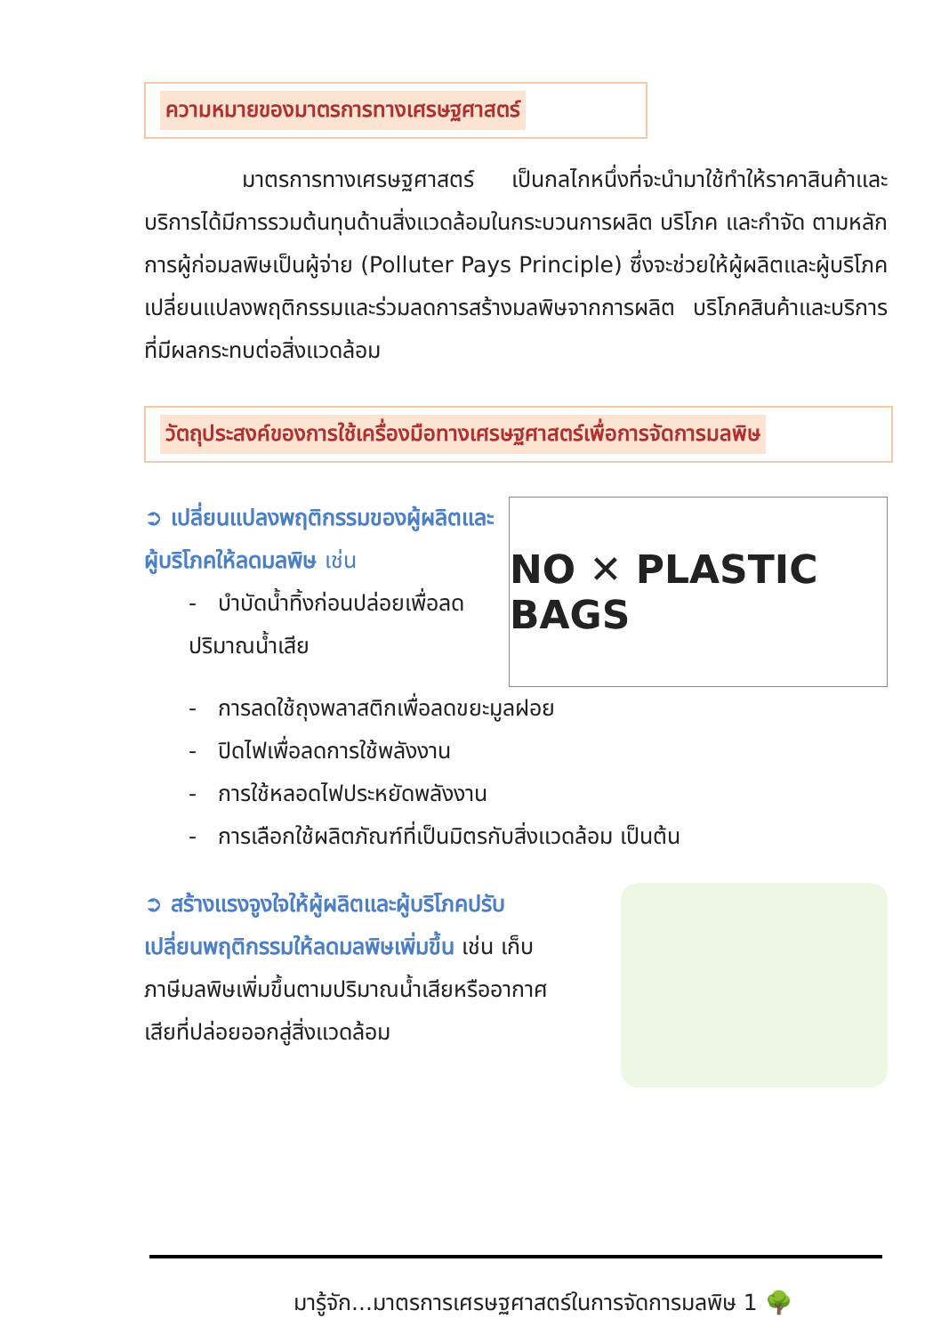ความหมายของมาตรการทางเศรษฐศาสตร์
มาตรการทางเศรษฐศาสตร์ เป็นกลไกหนึ่งที่จะนำมาใช้ทำให้ราคาสินค้าและบริการได้มีการรวมต้นทุนด้านสิ่งแวดล้อมในกระบวนการผลิต บริโภค และกำจัด ตามหลักการผู้ก่อมลพิษเป็นผู้จ่าย (Polluter Pays Principle) ซึ่งจะช่วยให้ผู้ผลิตและผู้บริโภคเปลี่ยนแปลงพฤติกรรมและร่วมลดการสร้างมลพิษจากการผลิต บริโภคสินค้าและบริการที่มีผลกระทบต่อสิ่งแวดล้อม
วัตถุประสงค์ของการใช้เครื่องมือทางเศรษฐศาสตร์เพื่อการจัดการมลพิษ
➲ เปลี่ยนแปลงพฤติกรรมของผู้ผลิตและผู้บริโภคให้ลดมลพิษ เช่น
- บำบัดน้ำทิ้งก่อนปล่อยเพื่อลดปริมาณน้ำเสีย
NO ✕ PLASTIC BAGS
- การลดใช้ถุงพลาสติกเพื่อลดขยะมูลฝอย
- ปิดไฟเพื่อลดการใช้พลังงาน
- การใช้หลอดไฟประหยัดพลังงาน
- การเลือกใช้ผลิตภัณฑ์ที่เป็นมิตรกับสิ่งแวดล้อม เป็นต้น
➲ สร้างแรงจูงใจให้ผู้ผลิตและผู้บริโภคปรับเปลี่ยนพฤติกรรมให้ลดมลพิษเพิ่มขึ้น เช่น เก็บภาษีมลพิษเพิ่มขึ้นตามปริมาณน้ำเสียหรืออากาศเสียที่ปล่อยออกสู่สิ่งแวดล้อม
มารู้จัก...มาตรการเศรษฐศาสตร์ในการจัดการมลพิษ 1 🌳